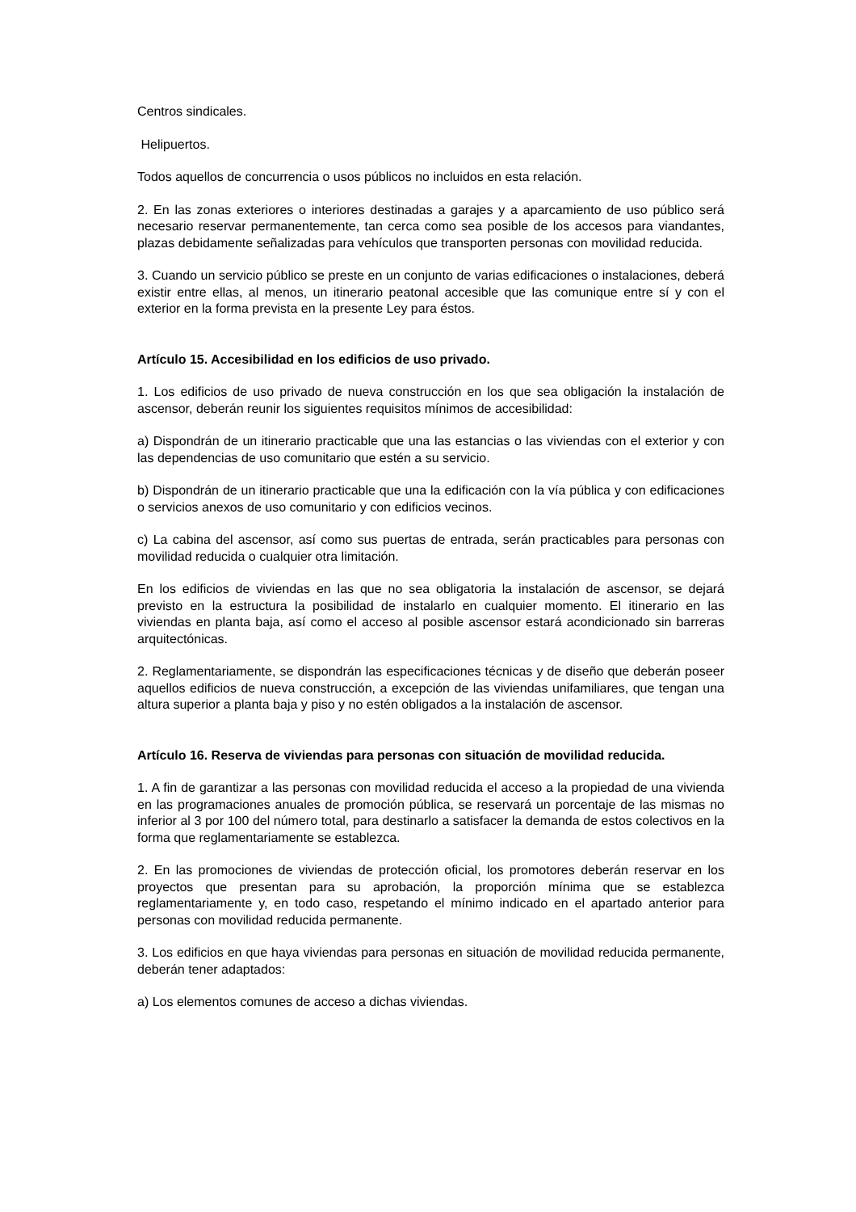Centros sindicales.
Helipuertos.
Todos aquellos de concurrencia o usos públicos no incluidos en esta relación.
2. En las zonas exteriores o interiores destinadas a garajes y a aparcamiento de uso público será necesario reservar permanentemente, tan cerca como sea posible de los accesos para viandantes, plazas debidamente señalizadas para vehículos que transporten personas con movilidad reducida.
3. Cuando un servicio público se preste en un conjunto de varias edificaciones o instalaciones, deberá existir entre ellas, al menos, un itinerario peatonal accesible que las comunique entre sí y con el exterior en la forma prevista en la presente Ley para éstos.
Artículo 15. Accesibilidad en los edificios de uso privado.
1. Los edificios de uso privado de nueva construcción en los que sea obligación la instalación de ascensor, deberán reunir los siguientes requisitos mínimos de accesibilidad:
a) Dispondrán de un itinerario practicable que una las estancias o las viviendas con el exterior y con las dependencias de uso comunitario que estén a su servicio.
b) Dispondrán de un itinerario practicable que una la edificación con la vía pública y con edificaciones o servicios anexos de uso comunitario y con edificios vecinos.
c) La cabina del ascensor, así como sus puertas de entrada, serán practicables para personas con movilidad reducida o cualquier otra limitación.
En los edificios de viviendas en las que no sea obligatoria la instalación de ascensor, se dejará previsto en la estructura la posibilidad de instalarlo en cualquier momento. El itinerario en las viviendas en planta baja, así como el acceso al posible ascensor estará acondicionado sin barreras arquitectónicas.
2. Reglamentariamente, se dispondrán las especificaciones técnicas y de diseño que deberán poseer aquellos edificios de nueva construcción, a excepción de las viviendas unifamiliares, que tengan una altura superior a planta baja y piso y no estén obligados a la instalación de ascensor.
Artículo 16. Reserva de viviendas para personas con situación de movilidad reducida.
1. A fin de garantizar a las personas con movilidad reducida el acceso a la propiedad de una vivienda en las programaciones anuales de promoción pública, se reservará un porcentaje de las mismas no inferior al 3 por 100 del número total, para destinarlo a satisfacer la demanda de estos colectivos en la forma que reglamentariamente se establezca.
2. En las promociones de viviendas de protección oficial, los promotores deberán reservar en los proyectos que presentan para su aprobación, la proporción mínima que se establezca reglamentariamente y, en todo caso, respetando el mínimo indicado en el apartado anterior para personas con movilidad reducida permanente.
3. Los edificios en que haya viviendas para personas en situación de movilidad reducida permanente, deberán tener adaptados:
a) Los elementos comunes de acceso a dichas viviendas.